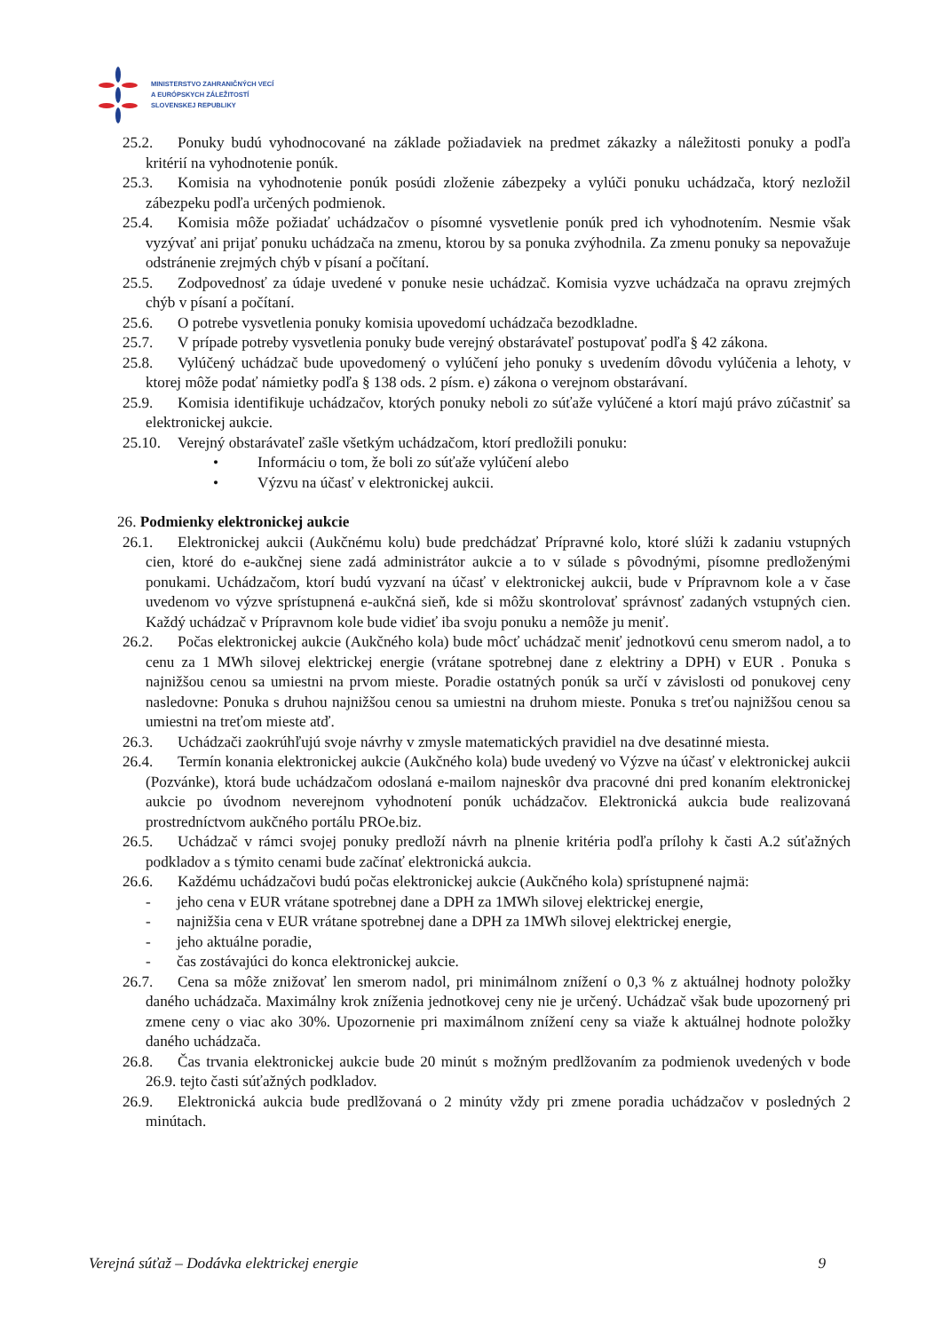MINISTERSTVO ZAHRANIČNÝCH VECÍ
A EURÓPSKYCH ZÁLEŽITOSTÍ
SLOVENSKEJ REPUBLIKY
25.2. Ponuky budú vyhodnocované na základe požiadaviek na predmet zákazky a náležitosti ponuky a podľa kritérií na vyhodnotenie ponúk.
25.3. Komisia na vyhodnotenie ponúk posúdi zloženie zábezpeky a vylúči ponuku uchádzača, ktorý nezložil zábezpeku podľa určených podmienok.
25.4. Komisia môže požiadať uchádzačov o písomné vysvetlenie ponúk pred ich vyhodnotením. Nesmie však vyzývať ani prijať ponuku uchádzača na zmenu, ktorou by sa ponuka zvýhodnila. Za zmenu ponuky sa nepovažuje odstránenie zrejmých chýb v písaní a počítaní.
25.5. Zodpovednosť za údaje uvedené v ponuke nesie uchádzač. Komisia vyzve uchádzača na opravu zrejmých chýb v písaní a počítaní.
25.6. O potrebe vysvetlenia ponuky komisia upovedomí uchádzača bezodkladne.
25.7. V prípade potreby vysvetlenia ponuky bude verejný obstarávateľ postupovať podľa § 42 zákona.
25.8. Vylúčený uchádzač bude upovedomený o vylúčení jeho ponuky s uvedením dôvodu vylúčenia a lehoty, v ktorej môže podať námietky podľa § 138 ods. 2 písm. e) zákona o verejnom obstarávaní.
25.9. Komisia identifikuje uchádzačov, ktorých ponuky neboli zo súťaže vylúčené a ktorí majú právo zúčastniť sa elektronickej aukcie.
25.10. Verejný obstarávateľ zašle všetkým uchádzačom, ktorí predložili ponuku:
• Informáciu o tom, že boli zo súťaže vylúčení alebo
• Výzvu na účasť v elektronickej aukcii.
26. Podmienky elektronickej aukcie
26.1. Elektronickej aukcii (Aukčnému kolu) bude predchádzať Prípravné kolo, ktoré slúži k zadaniu vstupných cien, ktoré do e-aukčnej siene zadá administrátor aukcie a to v súlade s pôvodnými, písomne predloženými ponukami. Uchádzačom, ktorí budú vyzvaní na účasť v elektronickej aukcii, bude v Prípravnom kole a v čase uvedenom vo výzve sprístupnená e-aukčná sieň, kde si môžu skontrolovať správnosť zadaných vstupných cien. Každý uchádzač v Prípravnom kole bude vidieť iba svoju ponuku a nemôže ju meniť.
26.2. Počas elektronickej aukcie (Aukčného kola) bude môcť uchádzač meniť jednotkovú cenu smerom nadol, a to cenu za 1 MWh silovej elektrickej energie (vrátane spotrebnej dane z elektriny a DPH) v EUR . Ponuka s najnižšou cenou sa umiestni na prvom mieste. Poradie ostatných ponúk sa určí v závislosti od ponukovej ceny nasledovne: Ponuka s druhou najnižšou cenou sa umiestni na druhom mieste. Ponuka s treťou najnižšou cenou sa umiestni na treťom mieste atď.
26.3. Uchádzači zaokrúhľujú svoje návrhy v zmysle matematických pravidiel na dve desatinné miesta.
26.4. Termín konania elektronickej aukcie (Aukčného kola) bude uvedený vo Výzve na účasť v elektronickej aukcii (Pozvánke), ktorá bude uchádzačom odoslaná e-mailom najneskôr dva pracovné dni pred konaním elektronickej aukcie po úvodnom neverejnom vyhodnotení ponúk uchádzačov. Elektronická aukcia bude realizovaná prostredníctvom aukčného portálu PROe.biz.
26.5. Uchádzač v rámci svojej ponuky predloží návrh na plnenie kritéria podľa prílohy k časti A.2 súťažných podkladov a s týmito cenami bude začínať elektronická aukcia.
26.6. Každému uchádzačovi budú počas elektronickej aukcie (Aukčného kola) sprístupnené najmä:
- jeho cena v EUR vrátane spotrebnej dane a DPH za 1MWh silovej elektrickej energie,
- najnižšia cena v EUR vrátane spotrebnej dane a DPH za 1MWh silovej elektrickej energie,
- jeho aktuálne poradie,
- čas zostávajúci do konca elektronickej aukcie.
26.7. Cena sa môže znižovať len smerom nadol, pri minimálnom znížení o 0,3 % z aktuálnej hodnoty položky daného uchádzača. Maximálny krok zníženia jednotkovej ceny nie je určený. Uchádzač však bude upozornený pri zmene ceny o viac ako 30%. Upozornenie pri maximálnom znížení ceny sa viaže k aktuálnej hodnote položky daného uchádzača.
26.8. Čas trvania elektronickej aukcie bude 20 minút s možným predlžovaním za podmienok uvedených v bode 26.9. tejto časti súťažných podkladov.
26.9. Elektronická aukcia bude predlžovaná o 2 minúty vždy pri zmene poradia uchádzačov v posledných 2 minútach.
Verejná súťaž – Dodávka elektrickej energie 9